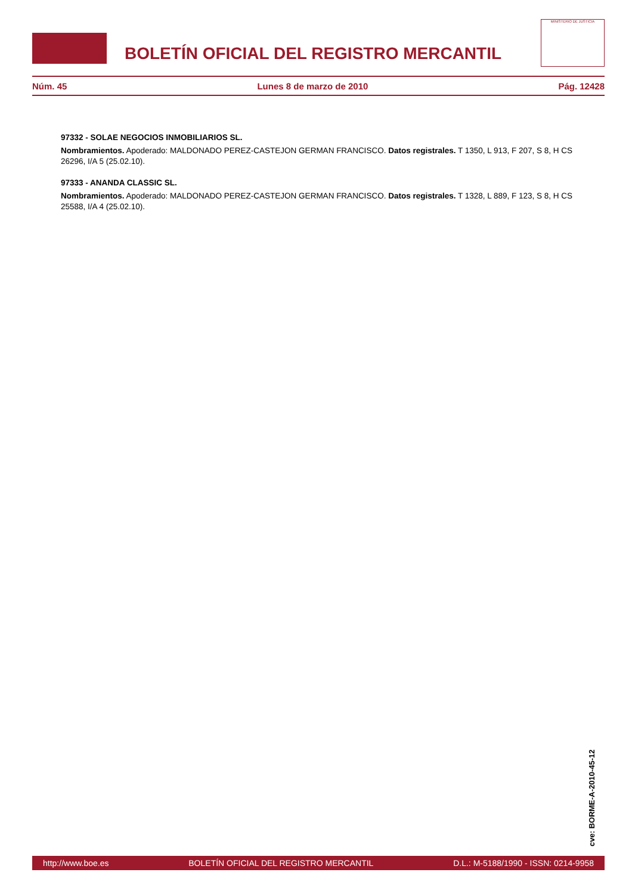BOLETÍN OFICIAL DEL REGISTRO MERCANTIL
MINISTERIO DE JUSTICIA
Núm. 45 Lunes 8 de marzo de 2010 Pág. 12428
97332 - SOLAE NEGOCIOS INMOBILIARIOS SL.
Nombramientos. Apoderado: MALDONADO PEREZ-CASTEJON GERMAN FRANCISCO. Datos registrales. T 1350, L 913, F 207, S 8, H CS 26296, I/A 5 (25.02.10).
97333 - ANANDA CLASSIC SL.
Nombramientos. Apoderado: MALDONADO PEREZ-CASTEJON GERMAN FRANCISCO. Datos registrales. T 1328, L 889, F 123, S 8, H CS 25588, I/A 4 (25.02.10).
cve: BORME-A-2010-45-12
http://www.boe.es BOLETÍN OFICIAL DEL REGISTRO MERCANTIL D.L.: M-5188/1990 - ISSN: 0214-9958